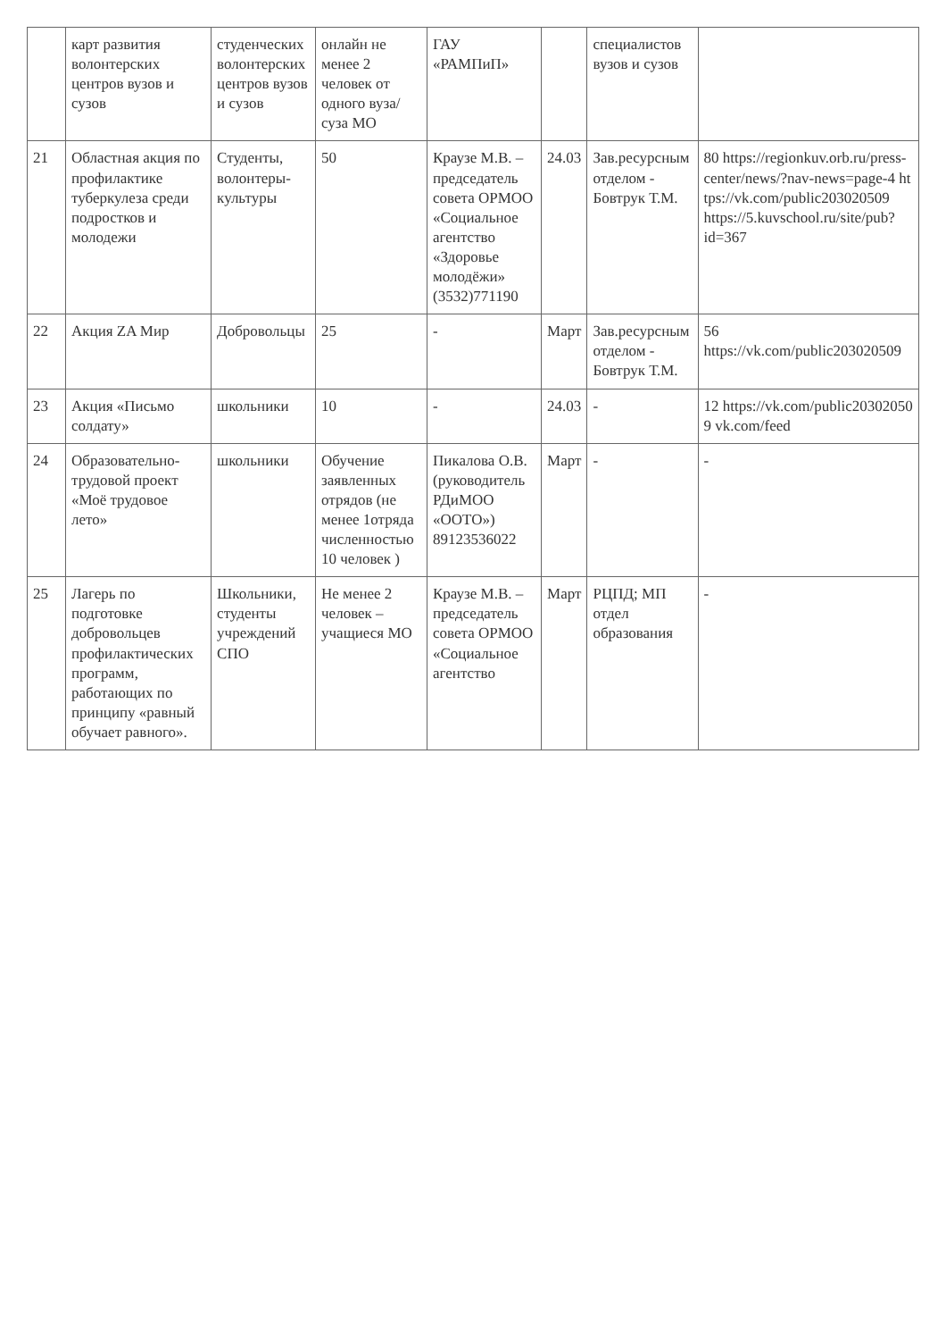| | карт развития волонтерских центров вузов и сузов | студенческих волонтерских центров вузов и сузов | онлайн не менее 2 человек от одного вуза/суза МО | ГАУ «РАМПиП» | | специалистов вузов и сузов | |
| 21 | Областная акция по профилактике туберкулеза среди подростков и молодежи | Студенты, волонтеры-культуры | 50 | Краузе М.В. – председатель совета ОРМОО «Социальное агентство «Здоровье молодёжи» (3532)771190 | 24.03 | Зав.ресурсным отделом - Бовтрук Т.М. | 80 https://regionkuv.orb.ru/press-center/news/?nav-news=page-4 https://vk.com/public203020509 https://5.kuvschool.ru/site/pub?id=367 |
| 22 | Акция ZA Мир | Добровольцы | 25 | - | Март | Зав.ресурсным отделом - Бовтрук Т.М. | 56 https://vk.com/public203020509 |
| 23 | Акция «Письмо солдату» | школьники | 10 | - | 24.03 | - | 12 https://vk.com/public203020509 vk.com/feed |
| 24 | Образовательно-трудовой проект «Моё трудовое лето» | школьники | Обучение заявленных отрядов (не менее 1отряда численностью 10 человек ) | Пикалова О.В. (руководитель РДиМОО «ООТО») 89123536022 | Март | - | - |
| 25 | Лагерь по подготовке добровольцев профилактических программ, работающих по принципу «равный обучает равного». | Школьники, студенты учреждений СПО | Не менее 2 человек – учащиеся МО | Краузе М.В. – председатель совета ОРМОО «Социальное агентство | Март | РЦПД; МП отдел образования | - |